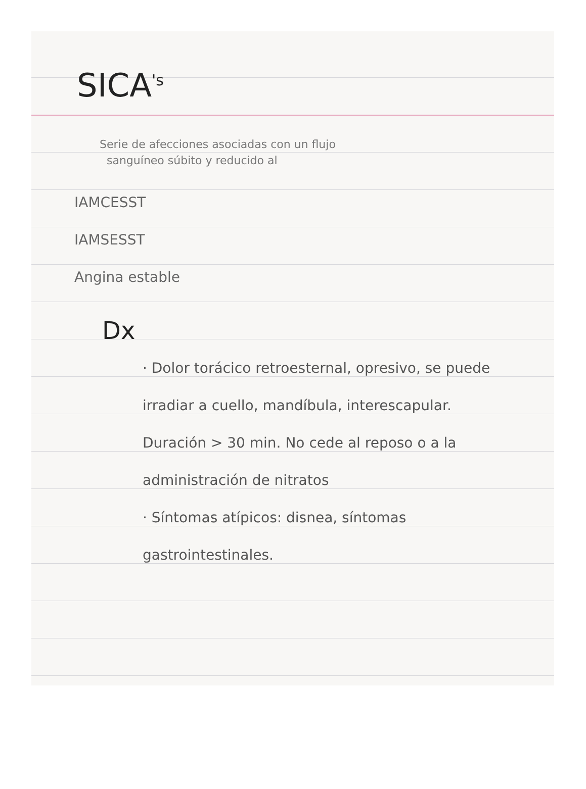SICA<sup>'s</sup>
Serie de afecciones asociadas con un flujo
sanguíneo súbito y reducido al
IAMCESST
IAMSESST
Angina estable
Dx
· Dolor torácico retroesternal, opresivo, se puede irradiar a cuello, mandíbula, interescapular. Duración > 30 min. No cede al reposo o a la administración de nitratos
· Síntomas atípicos: disnea, síntomas gastrointestinales.